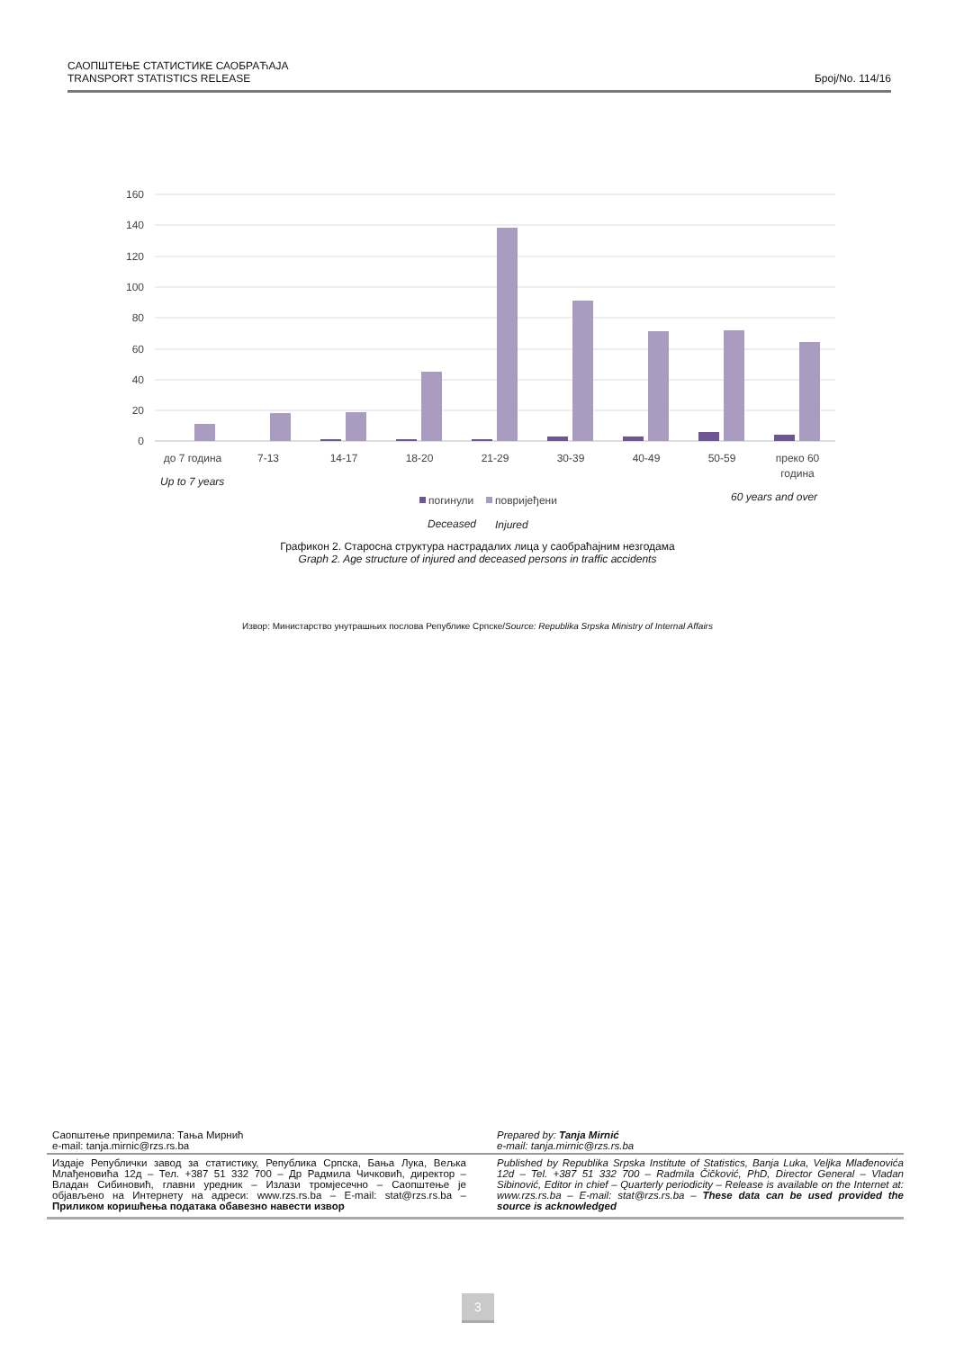САОПШТЕЊЕ СТАТИСТИКЕ САОБРАЋАЈА
TRANSPORT STATISTICS RELEASE
Број/No. 114/16
160
140
120
100
80
60
40
20
0
до 7 година
7-13
14-17
18-20
21-29
30-39
40-49
50-59
преко 60
година
Up to 7 years
60 years and over
Deceased
Injured
погинули
повријеђени
Графикон 2. Старосна структура настрадалих лица у саобраћајним незгодама
Graph 2. Age structure of injured and deceased persons in traffic accidents
Извор: Министарство унутрашњих послова Републике Српске/Source: Republika Srpska Ministry of Internal Affairs
Саопштење припремила: Тања Мирнић
e-mail: tanja.mirnic@rzs.rs.ba
Prepared by: Tanja Mirnić
e-mail: tanja.mirnic@rzs.rs.ba
Издаје Републички завод за статистику, Република Српска, Бања Лука, Вељка Млађеновића 12д – Тел. +387 51 332 700 – Др Радмила Чичковић, директор – Владан Сибиновић, главни уредник – Излази тромјесечно – Саопштење је објављено на Интернету на адреси: www.rzs.rs.ba – E-mail: stat@rzs.rs.ba – Приликом коришћења података обавезно навести извор
Published by Republika Srpska Institute of Statistics, Banja Luka, Veljka Mlađenovića 12d – Tel. +387 51 332 700 – Radmila Čičković, PhD, Director General – Vladan Sibinović, Editor in chief – Quarterly periodicity – Release is available on the Internet at: www.rzs.rs.ba – E-mail: stat@rzs.rs.ba – These data can be used provided the source is acknowledged
3